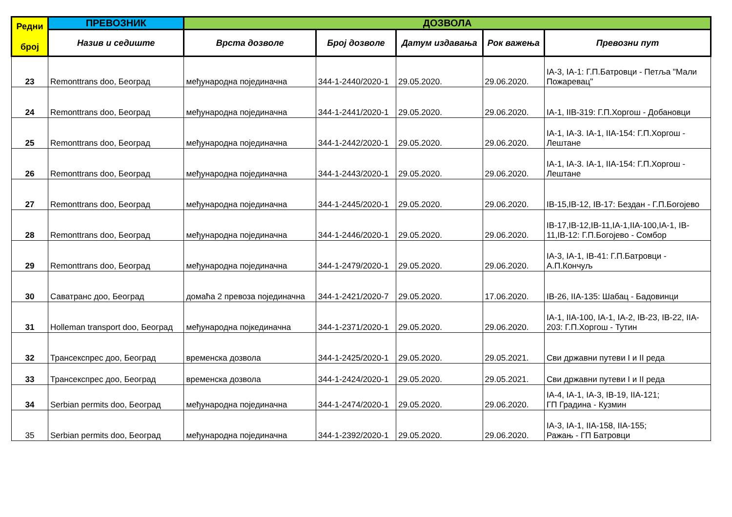| Редни број | ПРЕВОЗНИК | ДОЗВОЛА | | | | |
| --- | --- | --- | --- | --- | --- | --- |
| | Назив и седиште | Врста дозволе | Број дозволе | Датум издавања | Рок важења | Превозни пут |
| 23 | Remonttrans doo, Београд | међународна појединачна | 344-1-2440/2020-1 | 29.05.2020. | 29.06.2020. | IA-3, IA-1: Г.П.Батровци - Петља "Мали Пожаревац" |
| 24 | Remonttrans doo, Београд | међународна појединачна | 344-1-2441/2020-1 | 29.05.2020. | 29.06.2020. | IA-1, IIB-319: Г.П.Хоргош - Добановци |
| 25 | Remonttrans doo, Београд | међународна појединачна | 344-1-2442/2020-1 | 29.05.2020. | 29.06.2020. | IA-1, IA-3. IA-1, IIA-154: Г.П.Хоргош - Лештане |
| 26 | Remonttrans doo, Београд | међународна појединачна | 344-1-2443/2020-1 | 29.05.2020. | 29.06.2020. | IA-1, IA-3. IA-1, IIA-154: Г.П.Хоргош - Лештане |
| 27 | Remonttrans doo, Београд | међународна појединачна | 344-1-2445/2020-1 | 29.05.2020. | 29.06.2020. | IB-15,IB-12, IB-17: Бездан - Г.П.Богојево |
| 28 | Remonttrans doo, Београд | међународна појединачна | 344-1-2446/2020-1 | 29.05.2020. | 29.06.2020. | IB-17,IB-12,IB-11,IA-1,IIA-100,IA-1, IB-11,IB-12: Г.П.Богојево - Сомбор |
| 29 | Remonttrans doo, Београд | међународна појединачна | 344-1-2479/2020-1 | 29.05.2020. | 29.06.2020. | IA-3, IA-1, IB-41: Г.П.Батровци - А.П.Кончуљ |
| 30 | Саватранс доо, Београд | домаћа 2 превоза појединачна | 344-1-2421/2020-7 | 29.05.2020. | 17.06.2020. | IB-26, IIA-135: Шабац - Бадовинци |
| 31 | Holleman transport doo, Београд | међународна појкединачна | 344-1-2371/2020-1 | 29.05.2020. | 29.06.2020. | IA-1, IIA-100, IA-1, IA-2, IB-23, IB-22, IIA-203: Г.П.Хоргош - Тутин |
| 32 | Трансекспрес доо, Београд | временска дозвола | 344-1-2425/2020-1 | 29.05.2020. | 29.05.2021. | Сви државни путеви I и II реда |
| 33 | Трансекспрес доо, Београд | временска дозвола | 344-1-2424/2020-1 | 29.05.2020. | 29.05.2021. | Сви државни путеви I и II реда |
| 34 | Serbian permits doo, Београд | међународна појединачна | 344-1-2474/2020-1 | 29.05.2020. | 29.06.2020. | IA-4, IA-1, IA-3, IB-19, IIA-121; ГП Градина - Кузмин |
| 35 | Serbian permits doo, Београд | међународна појединачна | 344-1-2392/2020-1 | 29.05.2020. | 29.06.2020. | IA-3, IA-1, IIA-158, IIA-155; Ражањ - ГП Батровци |